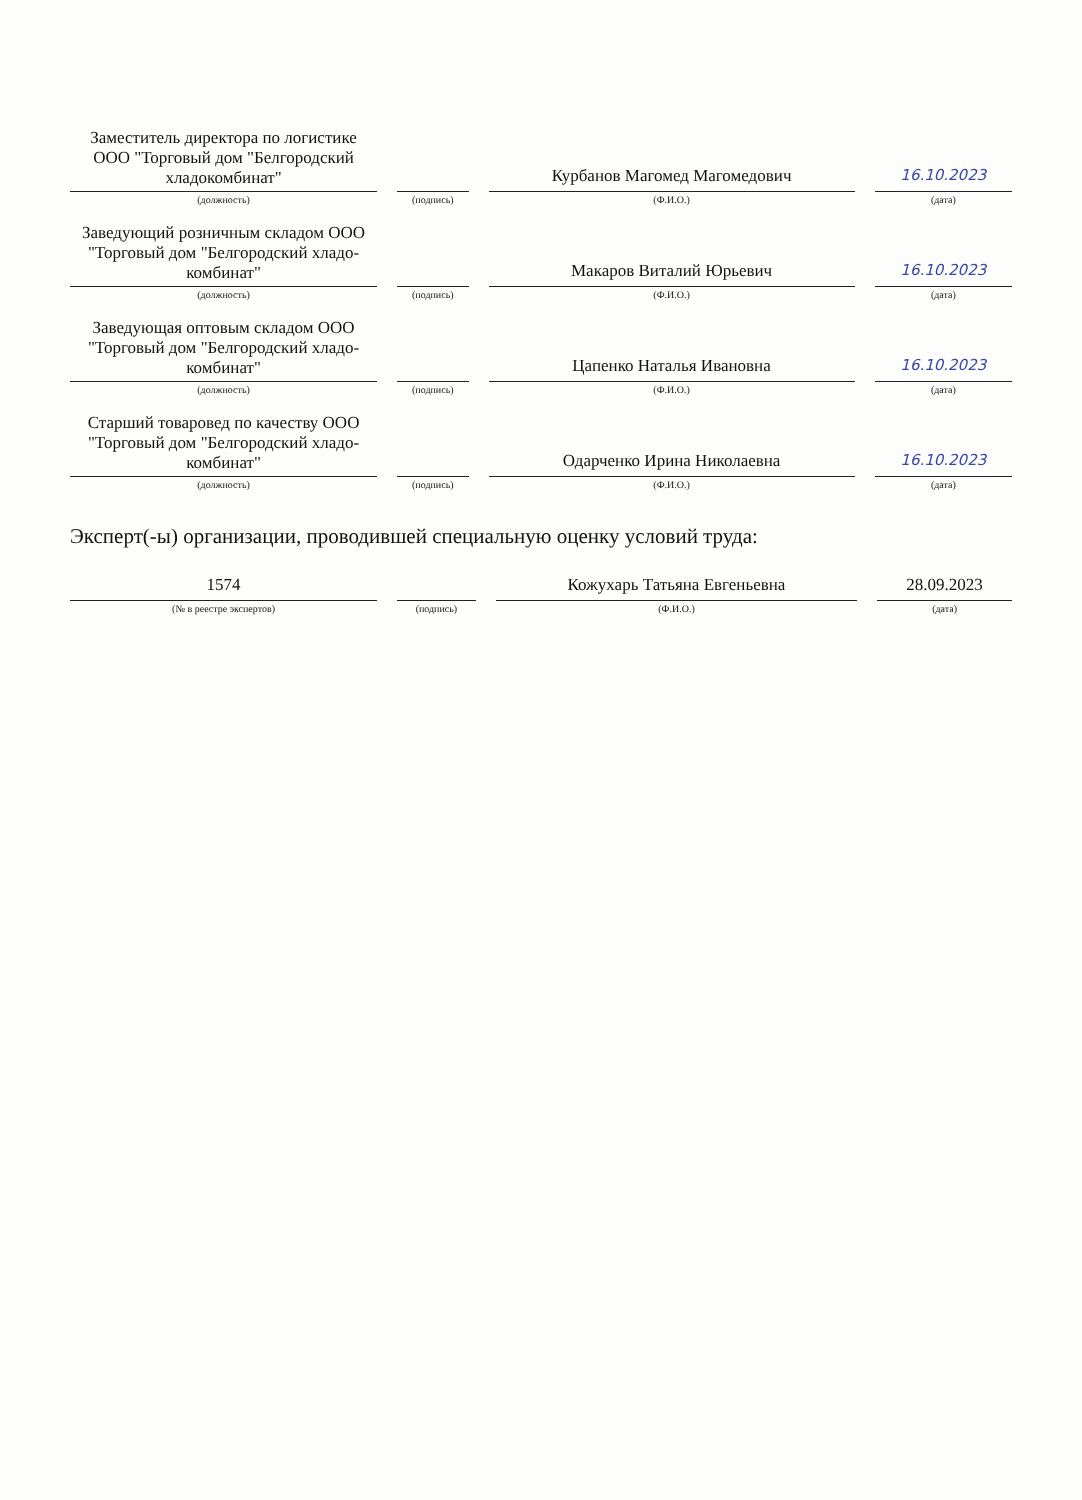| Заместитель директора по логистике ООО "Торговый дом "Белгородский хладокомбинат" (должность) | (подпись) | Курбанов Магомед Магомедович (Ф.И.О.) | 16.10.2023 (дата) |
| Заведующий розничным складом ООО "Торговый дом "Белгородский хладо-комбинат" (должность) | (подпись) | Макаров Виталий Юрьевич (Ф.И.О.) | 16.10.2023 (дата) |
| Заведующая оптовым складом ООО "Торговый дом "Белгородский хладо-комбинат" (должность) | (подпись) | Цапенко Наталья Ивановна (Ф.И.О.) | 16.10.2023 (дата) |
| Старший товаровед по качеству ООО "Торговый дом "Белгородский хладо-комбинат" (должность) | (подпись) | Одарченко Ирина Николаевна (Ф.И.О.) | 16.10.2023 (дата) |
Эксперт(-ы) организации, проводившей специальную оценку условий труда:
| 1574 (№ в реестре экспертов) | (подпись) | Кожухарь Татьяна Евгеньевна (Ф.И.О.) | 28.09.2023 (дата) |